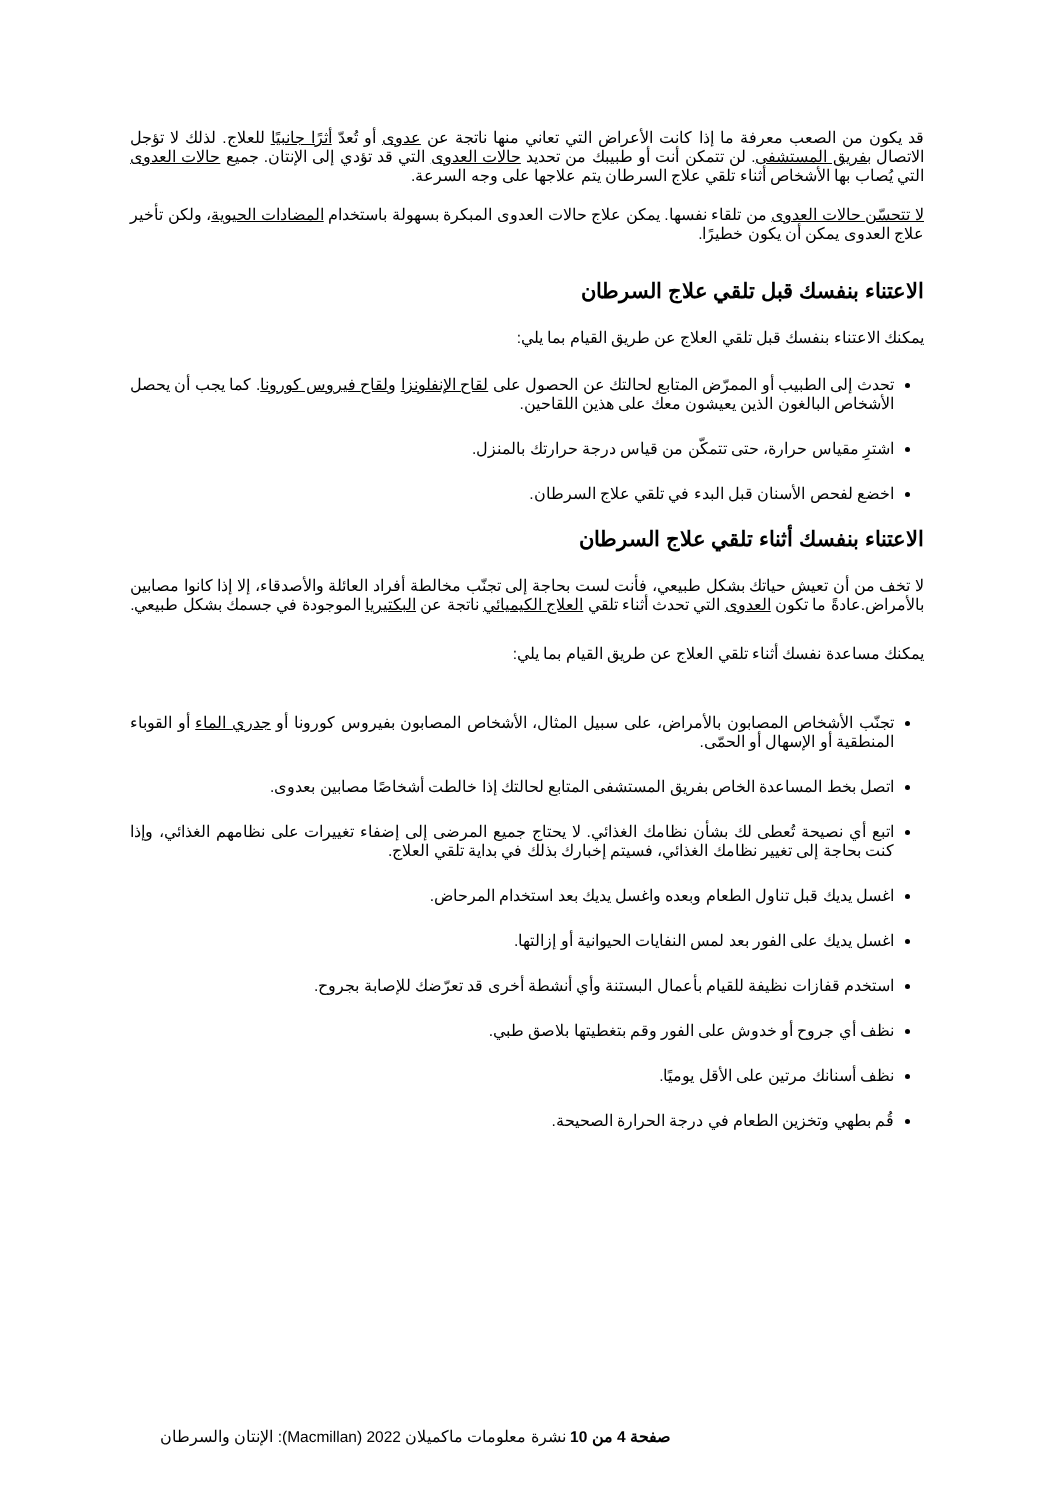قد يكون من الصعب معرفة ما إذا كانت الأعراض التي تعاني منها ناتجة عن عدوى أو تُعدّ أثرًا جانبيًا للعلاج. لذلك لا تؤجل الاتصال بفريق المستشفى. لن تتمكن أنت أو طبيبك من تحديد حالات العدوى التي قد تؤدي إلى الإنتان. جميع حالات العدوى التي يُصاب بها الأشخاص أثناء تلقي علاج السرطان يتم علاجها على وجه السرعة.
لا تتحسّن حالات العدوى من تلقاء نفسها. يمكن علاج حالات العدوى المبكرة بسهولة باستخدام المضادات الحيوية، ولكن تأخير علاج العدوى يمكن أن يكون خطيرًا.
الاعتناء بنفسك قبل تلقي علاج السرطان
يمكنك الاعتناء بنفسك قبل تلقي العلاج عن طريق القيام بما يلي:
تحدث إلى الطبيب أو الممرّض المتابع لحالتك عن الحصول على لقاح الإنفلونزا ولقاح فيروس كورونا. كما يجب أن يحصل الأشخاص البالغون الذين يعيشون معك على هذين اللقاحين.
اشترِ مقياس حرارة، حتى تتمكّن من قياس درجة حرارتك بالمنزل.
اخضع لفحص الأسنان قبل البدء في تلقي علاج السرطان.
الاعتناء بنفسك أثناء تلقي علاج السرطان
لا تخف من أن تعيش حياتك بشكل طبيعي، فأنت لست بحاجة إلى تجنّب مخالطة أفراد العائلة والأصدقاء، إلا إذا كانوا مصابين بالأمراض.عادةً ما تكون العدوى التي تحدث أثناء تلقي العلاج الكيميائي ناتجة عن البكتيريا الموجودة في جسمك بشكل طبيعي.
يمكنك مساعدة نفسك أثناء تلقي العلاج عن طريق القيام بما يلي:
تجنّب الأشخاص المصابون بالأمراض، على سبيل المثال، الأشخاص المصابون بفيروس كورونا أو جدري الماء أو القوباء المنطقية أو الإسهال أو الحمّى.
اتصل بخط المساعدة الخاص بفريق المستشفى المتابع لحالتك إذا خالطت أشخاصًا مصابين بعدوى.
اتبع أي نصيحة تُعطى لك بشأن نظامك الغذائي. لا يحتاج جميع المرضى إلى إضفاء تغييرات على نظامهم الغذائي، وإذا كنت بحاجة إلى تغيير نظامك الغذائي، فسيتم إخبارك بذلك في بداية تلقي العلاج.
اغسل يديك قبل تناول الطعام وبعده واغسل يديك بعد استخدام المرحاض.
اغسل يديك على الفور بعد لمس النفايات الحيوانية أو إزالتها.
استخدم قفازات نظيفة للقيام بأعمال البستنة وأي أنشطة أخرى قد تعرّضك للإصابة بجروح.
نظف أي جروح أو خدوش على الفور وقم بتغطيتها بلاصق طبي.
نظف أسنانك مرتين على الأقل يوميًا.
قُم بطهي وتخزين الطعام في درجة الحرارة الصحيحة.
صفحة 4 من 10 نشرة معلومات ماكميلان 2022 (Macmillan): الإنتان والسرطان